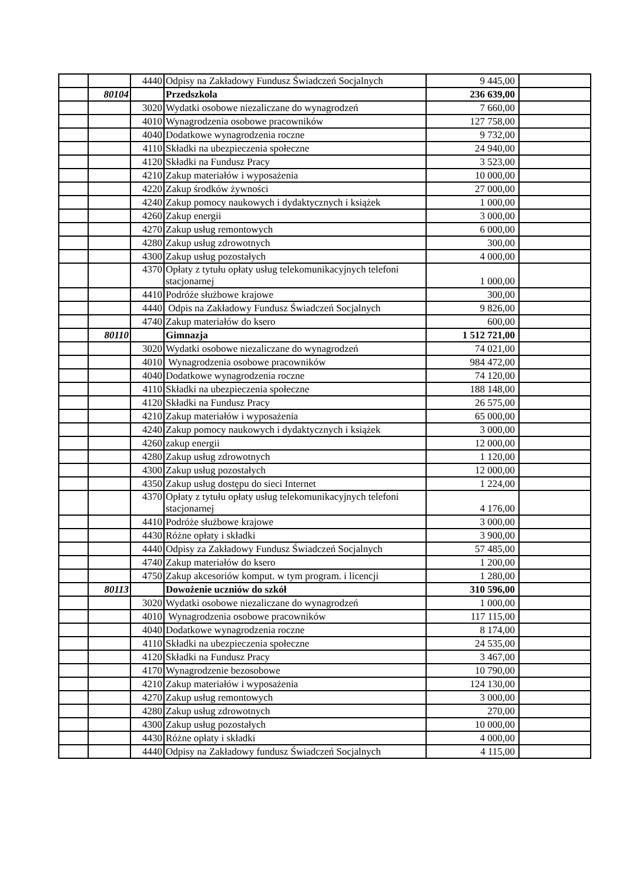| | | 4440 | Odpisy na Zakładowy Fundusz Świadczeń Socjalnych | 9 445,00 | |
| | 80104 | | Przedszkola | 236 639,00 | |
| | | 3020 | Wydatki osobowe niezaliczane do wynagrodzeń | 7 660,00 | |
| | | 4010 | Wynagrodzenia osobowe pracowników | 127 758,00 | |
| | | 4040 | Dodatkowe wynagrodzenia roczne | 9 732,00 | |
| | | 4110 | Składki na ubezpieczenia społeczne | 24 940,00 | |
| | | 4120 | Składki na Fundusz Pracy | 3 523,00 | |
| | | 4210 | Zakup materiałów i wyposażenia | 10 000,00 | |
| | | 4220 | Zakup środków żywności | 27 000,00 | |
| | | 4240 | Zakup pomocy naukowych i dydaktycznych i książek | 1 000,00 | |
| | | 4260 | Zakup energii | 3 000,00 | |
| | | 4270 | Zakup usług remontowych | 6 000,00 | |
| | | 4280 | Zakup usług zdrowotnych | 300,00 | |
| | | 4300 | Zakup usług pozostałych | 4 000,00 | |
| | | 4370 | Opłaty z tytułu opłaty usług telekomunikacyjnych telefoni stacjonarnej | 1 000,00 | |
| | | 4410 | Podróże służbowe krajowe | 300,00 | |
| | | 4440 | Odpis na Zakładowy Fundusz Świadczeń Socjalnych | 9 826,00 | |
| | | 4740 | Zakup materiałów do ksero | 600,00 | |
| | 80110 | | Gimnazja | 1 512 721,00 | |
| | | 3020 | Wydatki osobowe niezaliczane do wynagrodzeń | 74 021,00 | |
| | | 4010 | Wynagrodzenia osobowe pracowników | 984 472,00 | |
| | | 4040 | Dodatkowe wynagrodzenia roczne | 74 120,00 | |
| | | 4110 | Składki na ubezpieczenia społeczne | 188 148,00 | |
| | | 4120 | Składki na Fundusz Pracy | 26 575,00 | |
| | | 4210 | Zakup materiałów i wyposażenia | 65 000,00 | |
| | | 4240 | Zakup pomocy naukowych i dydaktycznych i książek | 3 000,00 | |
| | | 4260 | zakup energii | 12 000,00 | |
| | | 4280 | Zakup usług zdrowotnych | 1 120,00 | |
| | | 4300 | Zakup usług pozostałych | 12 000,00 | |
| | | 4350 | Zakup usług dostępu do sieci Internet | 1 224,00 | |
| | | 4370 | Opłaty z tytułu opłaty usług telekomunikacyjnych telefoni stacjonarnej | 4 176,00 | |
| | | 4410 | Podróże służbowe krajowe | 3 000,00 | |
| | | 4430 | Różne opłaty i składki | 3 900,00 | |
| | | 4440 | Odpisy za Zakładowy Fundusz Świadczeń Socjalnych | 57 485,00 | |
| | | 4740 | Zakup materiałów do ksero | 1 200,00 | |
| | | 4750 | Zakup akcesoriów komput. w tym program. i licencji | 1 280,00 | |
| | 80113 | | Dowożenie uczniów do szkół | 310 596,00 | |
| | | 3020 | Wydatki osobowe niezaliczane do wynagrodzeń | 1 000,00 | |
| | | 4010 | Wynagrodzenia osobowe pracowników | 117 115,00 | |
| | | 4040 | Dodatkowe wynagrodzenia roczne | 8 174,00 | |
| | | 4110 | Składki na ubezpieczenia społeczne | 24 535,00 | |
| | | 4120 | Składki na Fundusz Pracy | 3 467,00 | |
| | | 4170 | Wynagrodzenie bezosobowe | 10 790,00 | |
| | | 4210 | Zakup materiałów i wyposażenia | 124 130,00 | |
| | | 4270 | Zakup usług remontowych | 3 000,00 | |
| | | 4280 | Zakup usług zdrowotnych | 270,00 | |
| | | 4300 | Zakup usług pozostałych | 10 000,00 | |
| | | 4430 | Różne opłaty i składki | 4 000,00 | |
| | | 4440 | Odpisy na Zakładowy fundusz Świadczeń Socjalnych | 4 115,00 | |